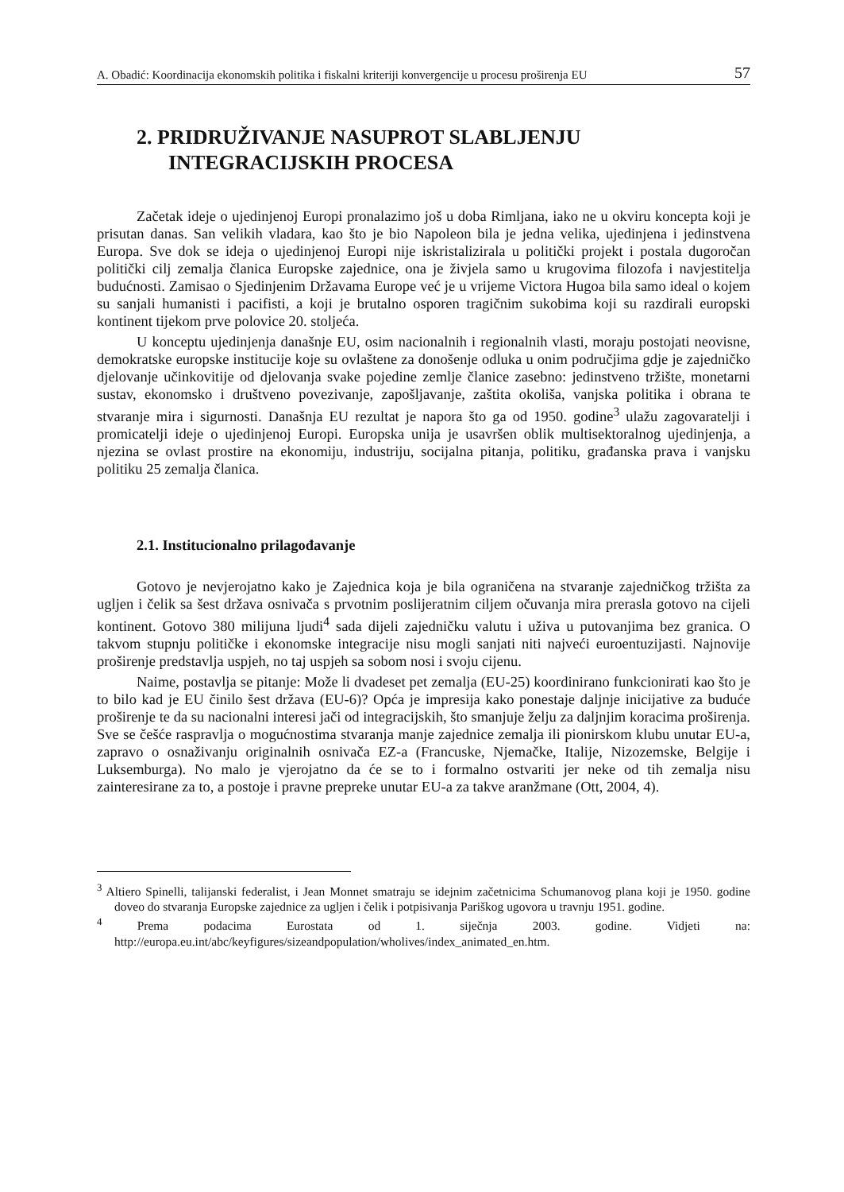A. Obadić: Koordinacija ekonomskih politika i fiskalni kriteriji konvergencije u procesu proširenja EU 57
2. PRIDRUŽIVANJE NASUPROT SLABLJENJU
INTEGRACIJSKIH PROCESA
Začetak ideje o ujedinjenoj Europi pronalazimo još u doba Rimljana, iako ne u okviru koncepta koji je prisutan danas. San velikih vladara, kao što je bio Napoleon bila je jedna velika, ujedinjena i jedinstvena Europa. Sve dok se ideja o ujedinjenoj Europi nije iskristalizirala u politički projekt i postala dugoročan politički cilj zemalja članica Europske zajednice, ona je živjela samo u krugovima filozofa i navjestitelja budućnosti. Zamisao o Sjedinjenim Državama Europe već je u vrijeme Victora Hugoa bila samo ideal o kojem su sanjali humanisti i pacifisti, a koji je brutalno osporen tragičnim sukobima koji su razdirali europski kontinent tijekom prve polovice 20. stoljeća.
U konceptu ujedinjenja današnje EU, osim nacionalnih i regionalnih vlasti, moraju postojati neovisne, demokratske europske institucije koje su ovlaštene za donošenje odluka u onim područjima gdje je zajedničko djelovanje učinkovitije od djelovanja svake pojedine zemlje članice zasebno: jedinstveno tržište, monetarni sustav, ekonomsko i društveno povezivanje, zapošljavanje, zaštita okoliša, vanjska politika i obrana te stvaranje mira i sigurnosti. Današnja EU rezultat je napora što ga od 1950. godine<sup>3</sup> ulažu zagovaratelji i promicatelji ideje o ujedinjenoj Europi. Europska unija je usavršen oblik multisektoralnog ujedinjenja, a njezina se ovlast prostire na ekonomiju, industriju, socijalna pitanja, politiku, građanska prava i vanjsku politiku 25 zemalja članica.
2.1. Institucionalno prilagođavanje
Gotovo je nevjerojatno kako je Zajednica koja je bila ograničena na stvaranje zajedničkog tržišta za ugljen i čelik sa šest država osnivača s prvotnim poslijeratnim ciljem očuvanja mira prerasla gotovo na cijeli kontinent. Gotovo 380 milijuna ljudi<sup>4</sup> sada dijeli zajedničku valutu i uživa u putovanjima bez granica. O takvom stupnju političke i ekonomske integracije nisu mogli sanjati niti najveći euroentuzijasti. Najnovije proširenje predstavlja uspjeh, no taj uspjeh sa sobom nosi i svoju cijenu.
Naime, postavlja se pitanje: Može li dvadeset pet zemalja (EU-25) koordinirano funkcionirati kao što je to bilo kad je EU činilo šest država (EU-6)? Opća je impresija kako ponestaje daljnje inicijative za buduće proširenje te da su nacionalni interesi jači od integracijskih, što smanjuje želju za daljnjim koracima proširenja. Sve se češće raspravlja o mogućnostima stvaranja manje zajednice zemalja ili pionirskom klubu unutar EU-a, zapravo o osnaživanju originalnih osnivača EZ-a (Francuske, Njemačke, Italije, Nizozemske, Belgije i Luksemburga). No malo je vjerojatno da će se to i formalno ostvariti jer neke od tih zemalja nisu zainteresirane za to, a postoje i pravne prepreke unutar EU-a za takve aranžmane (Ott, 2004, 4).
<sup>3</sup> Altiero Spinelli, talijanski federalist, i Jean Monnet smatraju se idejnim začetnicima Schumanovog plana koji je 1950. godine doveo do stvaranja Europske zajednice za ugljen i čelik i potpisivanja Pariškog ugovora u travnju 1951. godine.
<sup>4</sup> Prema podacima Eurostata od 1. siječnja 2003. godine. Vidjeti na: http://europa.eu.int/abc/keyfigures/sizeandpopulation/wholives/index_animated_en.htm.